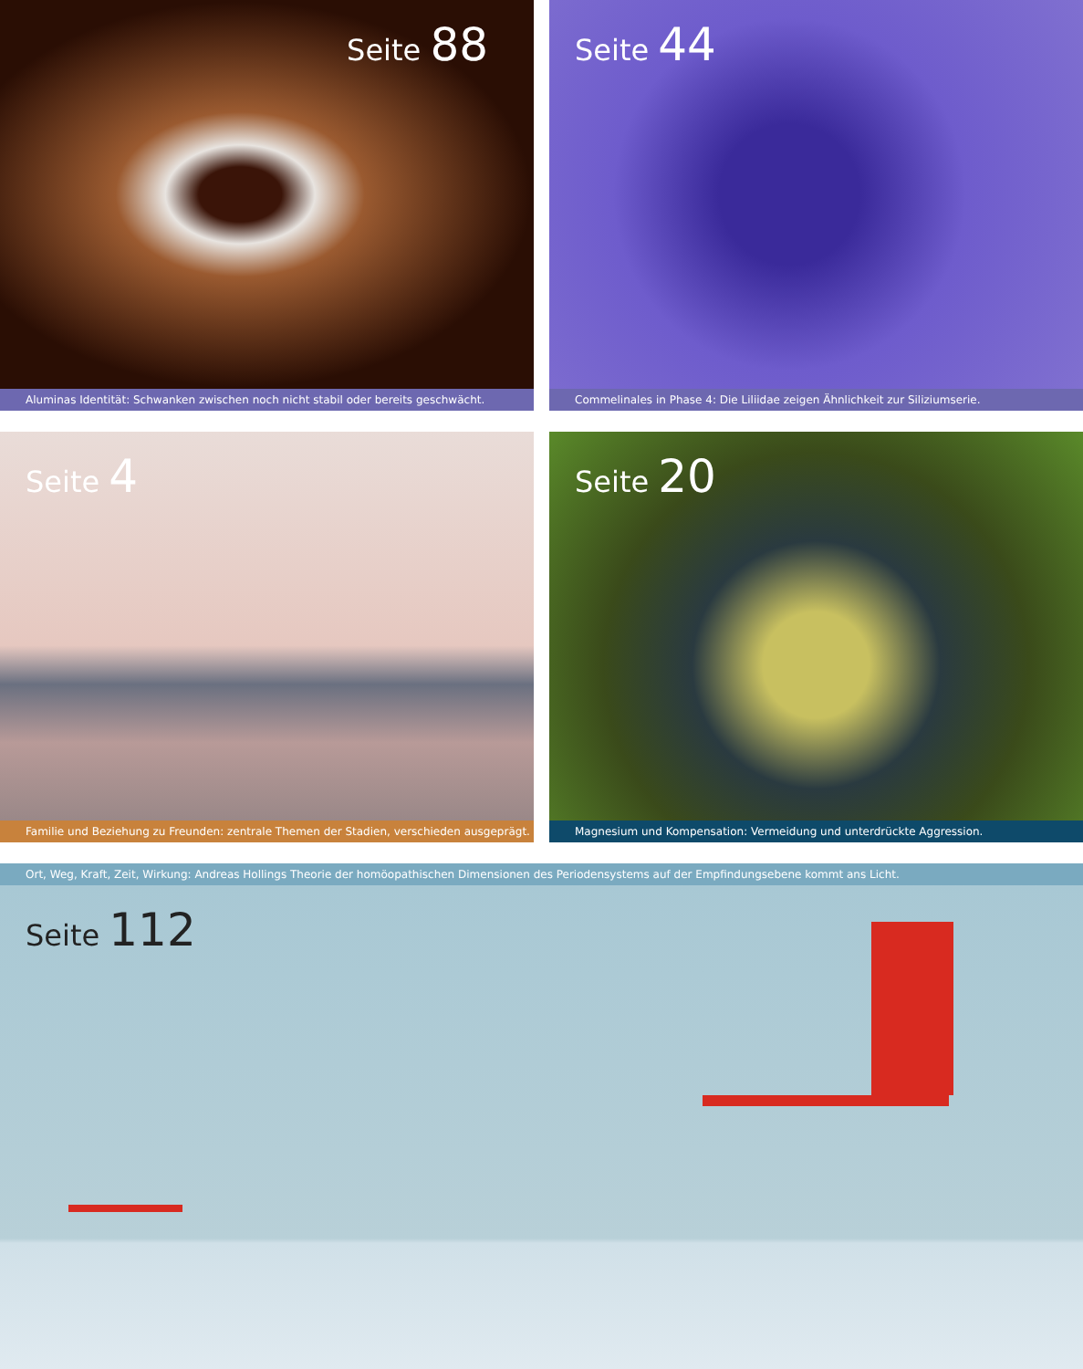Seite 88
Aluminas Identität: Schwanken zwischen noch nicht stabil oder bereits geschwächt.
Seite 44
Commelinales in Phase 4: Die Liliidae zeigen Ähnlichkeit zur Siliziumserie.
Seite 4
Familie und Beziehung zu Freunden: zentrale Themen der Stadien, verschieden ausgeprägt.
Seite 20
Magnesium und Kompensation: Vermeidung und unterdrückte Aggression.
Ort, Weg, Kraft, Zeit, Wirkung: Andreas Hollings Theorie der homöopathischen Dimensionen des Periodensystems auf der Empfindungsebene kommt ans Licht.
Seite 112